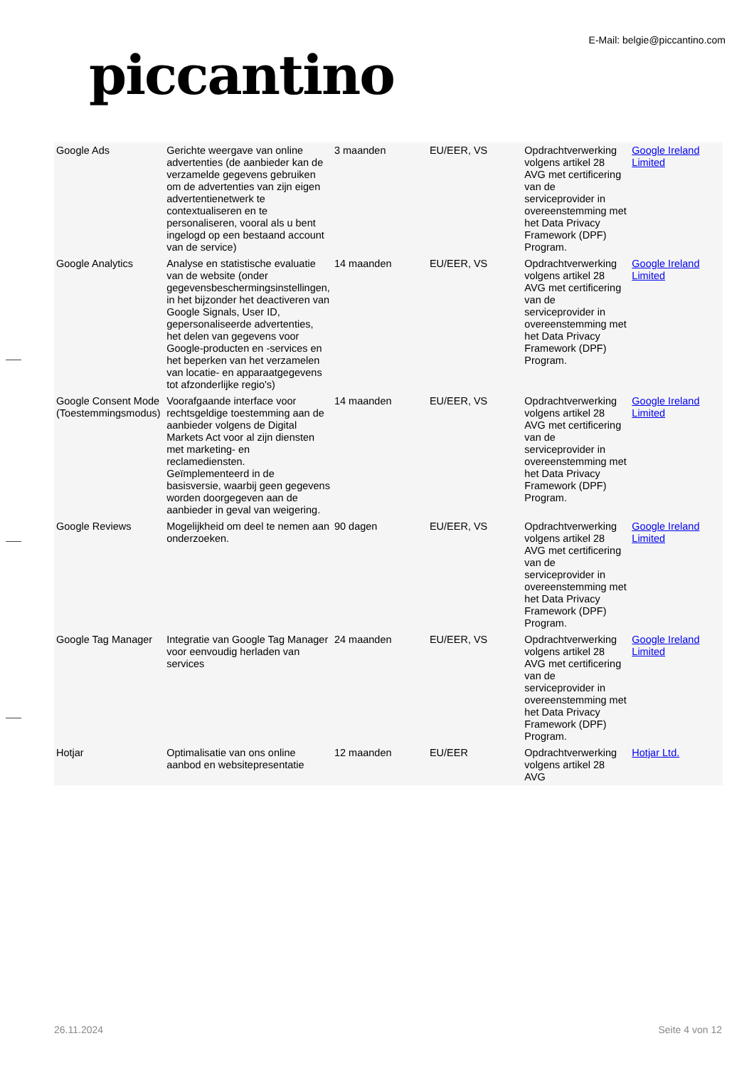piccantino
E-Mail: belgie@piccantino.com
| Google Ads | Gerichte weergave van online advertenties (de aanbieder kan de verzamelde gegevens gebruiken om de advertenties van zijn eigen advertentienetwerk te contextualiseren en te personaliseren, vooral als u bent ingelogd op een bestaand account van de service) | 3 maanden | EU/EER, VS | Opdrachtverwerking volgens artikel 28 AVG met certificering van de serviceprovider in overeenstemming met het Data Privacy Framework (DPF) Program. | Google Ireland Limited |
| Google Analytics | Analyse en statistische evaluatie van de website (onder gegevensbeschermingsinstellingen, in het bijzonder het deactiveren van Google Signals, User ID, gepersonaliseerde advertenties, het delen van gegevens voor Google-producten en -services en het beperken van het verzamelen van locatie- en apparaatgegevens tot afzonderlijke regio's) | 14 maanden | EU/EER, VS | Opdrachtverwerking volgens artikel 28 AVG met certificering van de serviceprovider in overeenstemming met het Data Privacy Framework (DPF) Program. | Google Ireland Limited |
| Google Consent Mode (Toestemmingsmodus) | Voorafgaande interface voor rechtsgeldige toestemming aan de aanbieder volgens de Digital Markets Act voor al zijn diensten met marketing- en reclamediensten. Geïmplementeerd in de basisversie, waarbij geen gegevens worden doorgegeven aan de aanbieder in geval van weigering. | 14 maanden | EU/EER, VS | Opdrachtverwerking volgens artikel 28 AVG met certificering van de serviceprovider in overeenstemming met het Data Privacy Framework (DPF) Program. | Google Ireland Limited |
| Google Reviews | Mogelijkheid om deel te nemen aan onderzoeken. | 90 dagen | EU/EER, VS | Opdrachtverwerking volgens artikel 28 AVG met certificering van de serviceprovider in overeenstemming met het Data Privacy Framework (DPF) Program. | Google Ireland Limited |
| Google Tag Manager | Integratie van Google Tag Manager voor eenvoudig herladen van services | 24 maanden | EU/EER, VS | Opdrachtverwerking volgens artikel 28 AVG met certificering van de serviceprovider in overeenstemming met het Data Privacy Framework (DPF) Program. | Google Ireland Limited |
| Hotjar | Optimalisatie van ons online aanbod en websitepresentatie | 12 maanden | EU/EER | Opdrachtverwerking volgens artikel 28 AVG | Hotjar Ltd. |
26.11.2024 Seite 4 von 12